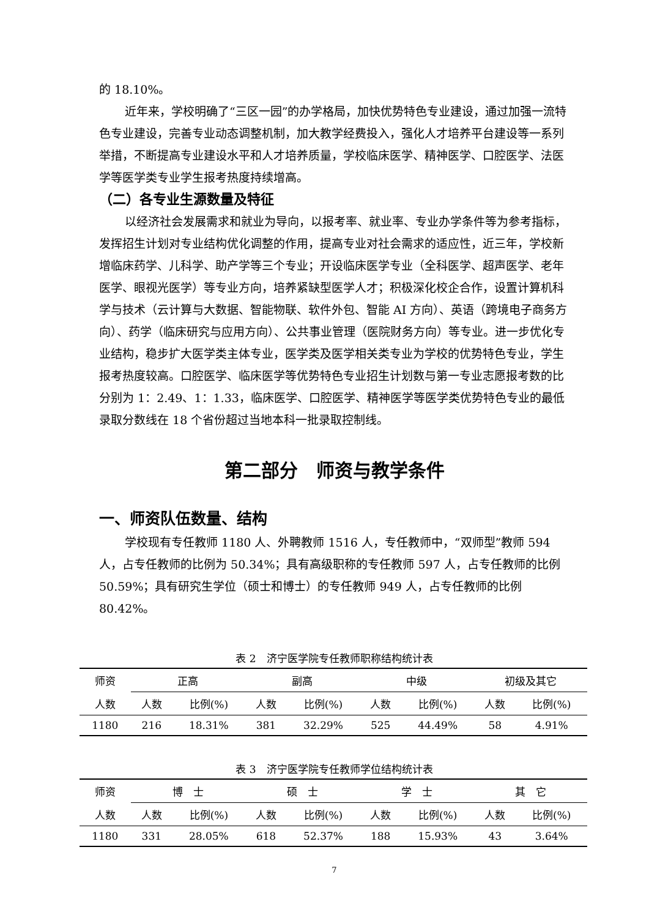的 18.10%。
近年来，学校明确了“三区一园”的办学格局，加快优势特色专业建设，通过加强一流特色专业建设，完善专业动态调整机制，加大教学经费投入，强化人才培养平台建设等一系列举措，不断提高专业建设水平和人才培养质量，学校临床医学、精神医学、口腔医学、法医学等医学类专业学生报考热度持续增高。
（二）各专业生源数量及特征
以经济社会发展需求和就业为导向，以报考率、就业率、专业办学条件等为参考指标，发挥招生计划对专业结构优化调整的作用，提高专业对社会需求的适应性，近三年，学校新增临床药学、儿科学、助产学等三个专业；开设临床医学专业（全科医学、超声医学、老年医学、眼视光医学）等专业方向，培养紧缺型医学人才；积极深化校企合作，设置计算机科学与技术（云计算与大数据、智能物联、软件外包、智能 AI 方向）、英语（跨境电子商务方向）、药学（临床研究与应用方向）、公共事业管理（医院财务方向）等专业。进一步优化专业结构，稳步扩大医学类主体专业，医学类及医学相关类专业为学校的优势特色专业，学生报考热度较高。口腔医学、临床医学等优势特色专业招生计划数与第一专业志愿报考数的比分别为 1：2.49、1：1.33，临床医学、口腔医学、精神医学等医学类优势特色专业的最低录取分数线在 18 个省份超过当地本科一批录取控制线。
第二部分　师资与教学条件
一、师资队伍数量、结构
学校现有专任教师 1180 人、外聘教师 1516 人，专任教师中，“双师型”教师 594 人，占专任教师的比例为 50.34%；具有高级职称的专任教师 597 人，占专任教师的比例 50.59%；具有研究生学位（硕士和博士）的专任教师 949 人，占专任教师的比例 80.42%。
表 2　济宁医学院专任教师职称结构统计表
| 师资 | 正高 | | 副高 | | 中级 | | 初级及其它 | |
| --- | --- | --- | --- | --- | --- | --- | --- | --- |
| 人数 | 人数 | 比例(%) | 人数 | 比例(%) | 人数 | 比例(%) | 人数 | 比例(%) |
| 1180 | 216 | 18.31% | 381 | 32.29% | 525 | 44.49% | 58 | 4.91% |
表 3　济宁医学院专任教师学位结构统计表
| 师资 | 博 士 | | 硕 士 | | 学 士 | | 其 它 | |
| --- | --- | --- | --- | --- | --- | --- | --- | --- |
| 人数 | 人数 | 比例(%) | 人数 | 比例(%) | 人数 | 比例(%) | 人数 | 比例(%) |
| 1180 | 331 | 28.05% | 618 | 52.37% | 188 | 15.93% | 43 | 3.64% |
7